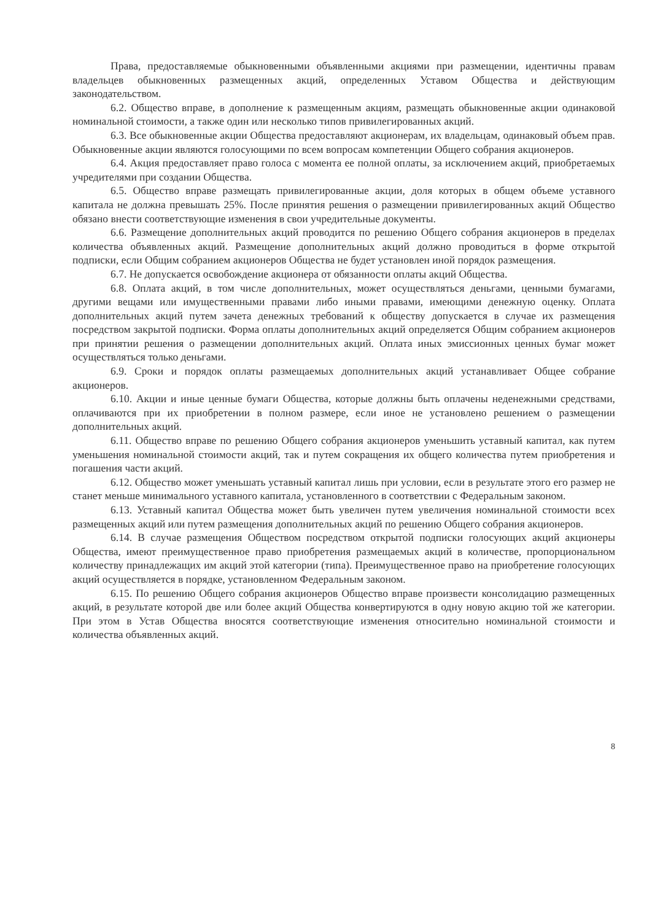Права, предоставляемые обыкновенными объявленными акциями при размещении, идентичны правам владельцев обыкновенных размещенных акций, определенных Уставом Общества и действующим законодательством.
6.2. Общество вправе, в дополнение к размещенным акциям, размещать обыкновенные акции одинаковой номинальной стоимости, а также один или несколько типов привилегированных акций.
6.3. Все обыкновенные акции Общества предоставляют акционерам, их владельцам, одинаковый объем прав. Обыкновенные акции являются голосующими по всем вопросам компетенции Общего собрания акционеров.
6.4. Акция предоставляет право голоса с момента ее полной оплаты, за исключением акций, приобретаемых учредителями при создании Общества.
6.5. Общество вправе размещать привилегированные акции, доля которых в общем объеме уставного капитала не должна превышать 25%. После принятия решения о размещении привилегированных акций Общество обязано внести соответствующие изменения в свои учредительные документы.
6.6. Размещение дополнительных акций проводится по решению Общего собрания акционеров в пределах количества объявленных акций. Размещение дополнительных акций должно проводиться в форме открытой подписки, если Общим собранием акционеров Общества не будет установлен иной порядок размещения.
6.7. Не допускается освобождение акционера от обязанности оплаты акций Общества.
6.8. Оплата акций, в том числе дополнительных, может осуществляться деньгами, ценными бумагами, другими вещами или имущественными правами либо иными правами, имеющими денежную оценку. Оплата дополнительных акций путем зачета денежных требований к обществу допускается в случае их размещения посредством закрытой подписки. Форма оплаты дополнительных акций определяется Общим собранием акционеров при принятии решения о размещении дополнительных акций. Оплата иных эмиссионных ценных бумаг может осуществляться только деньгами.
6.9. Сроки и порядок оплаты размещаемых дополнительных акций устанавливает Общее собрание акционеров.
6.10. Акции и иные ценные бумаги Общества, которые должны быть оплачены неденежными средствами, оплачиваются при их приобретении в полном размере, если иное не установлено решением о размещении дополнительных акций.
6.11. Общество вправе по решению Общего собрания акционеров уменьшить уставный капитал, как путем уменьшения номинальной стоимости акций, так и путем сокращения их общего количества путем приобретения и погашения части акций.
6.12. Общество может уменьшать уставный капитал лишь при условии, если в результате этого его размер не станет меньше минимального уставного капитала, установленного в соответствии с Федеральным законом.
6.13. Уставный капитал Общества может быть увеличен путем увеличения номинальной стоимости всех размещенных акций или путем размещения дополнительных акций по решению Общего собрания акционеров.
6.14. В случае размещения Обществом посредством открытой подписки голосующих акций акционеры Общества, имеют преимущественное право приобретения размещаемых акций в количестве, пропорциональном количеству принадлежащих им акций этой категории (типа). Преимущественное право на приобретение голосующих акций осуществляется в порядке, установленном Федеральным законом.
6.15. По решению Общего собрания акционеров Общество вправе произвести консолидацию размещенных акций, в результате которой две или более акций Общества конвертируются в одну новую акцию той же категории. При этом в Устав Общества вносятся соответствующие изменения относительно номинальной стоимости и количества объявленных акций.
8